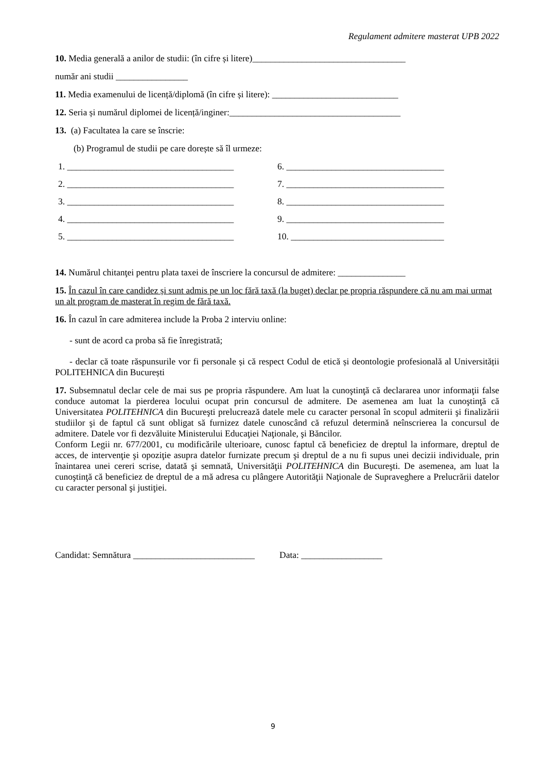Regulament admitere masterat UPB 2022
10. Media generală a anilor de studii: (în cifre și litere)__________________________________
număr ani studii ________________
11. Media examenului de licență/diplomă (în cifre și litere): ____________________________
12. Seria și numărul diplomei de licență/inginer:______________________________________
13. (a) Facultatea la care se înscrie:
(b) Programul de studii pe care dorește să îl urmeze:
1. _____________________________________
2. _____________________________________
3. _____________________________________
4. _____________________________________
5. _____________________________________
6. ___________________________________
7. ___________________________________
8. ___________________________________
9. ___________________________________
10. __________________________________
14. Numărul chitanţei pentru plata taxei de înscriere la concursul de admitere: _______________
15. În cazul în care candidez și sunt admis pe un loc fără taxă (la buget) declar pe propria răspundere că nu am mai urmat un alt program de masterat în regim de fără taxă.
16. În cazul în care admiterea include la Proba 2 interviu online:
- sunt de acord ca proba să fie înregistrată;
- declar că toate răspunsurile vor fi personale și că respect Codul de etică și deontologie profesională al Universității POLITEHNICA din București
17. Subsemnatul declar cele de mai sus pe propria răspundere. Am luat la cunoştinţă că declararea unor informaţii false conduce automat la pierderea locului ocupat prin concursul de admitere. De asemenea am luat la cunoştinţă că Universitatea POLITEHNICA din Bucureşti prelucrează datele mele cu caracter personal în scopul admiterii şi finalizării studiilor şi de faptul că sunt obligat să furnizez datele cunoscând că refuzul determină neînscrierea la concursul de admitere. Datele vor fi dezvăluite Ministerului Educaţiei Naţionale, şi Băncilor.
Conform Legii nr. 677/2001, cu modificările ulterioare, cunosc faptul că beneficiez de dreptul la informare, dreptul de acces, de intervenţie şi opoziţie asupra datelor furnizate precum şi dreptul de a nu fi supus unei decizii individuale, prin înaintarea unei cereri scrise, datată şi semnată, Universităţii POLITEHNICA din Bucureşti. De asemenea, am luat la cunoştinţă că beneficiez de dreptul de a mă adresa cu plângere Autorităţii Naţionale de Supraveghere a Prelucrării datelor cu caracter personal şi justiţiei.
Candidat: Semnătura ___________________________ Data: __________________
9